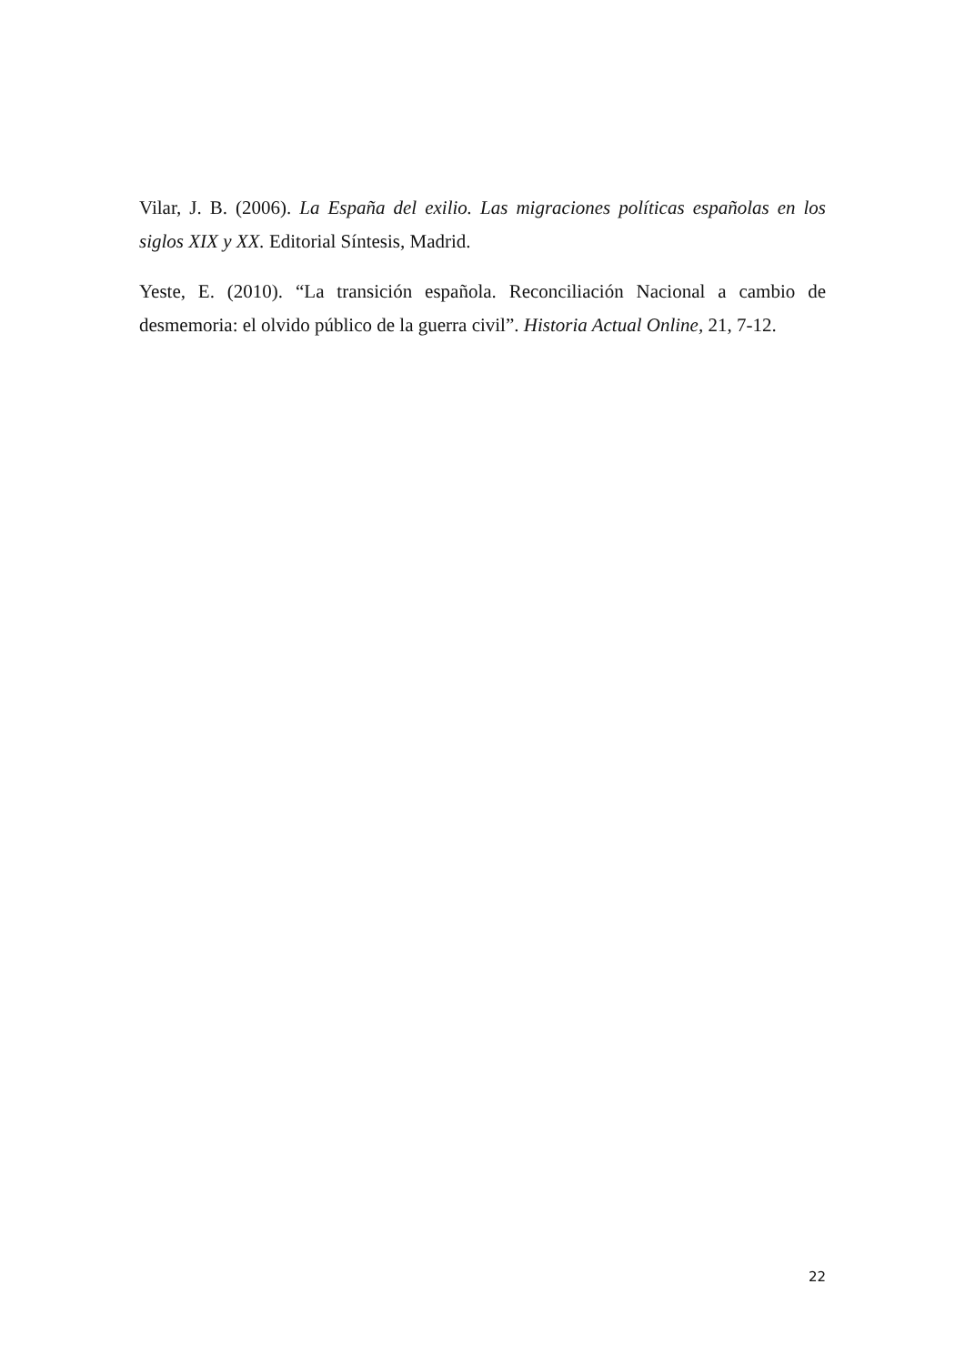Vilar, J. B. (2006). La España del exilio. Las migraciones políticas españolas en los siglos XIX y XX. Editorial Síntesis, Madrid.
Yeste, E. (2010). “La transición española. Reconciliación Nacional a cambio de desmemoria: el olvido público de la guerra civil”. Historia Actual Online, 21, 7-12.
22